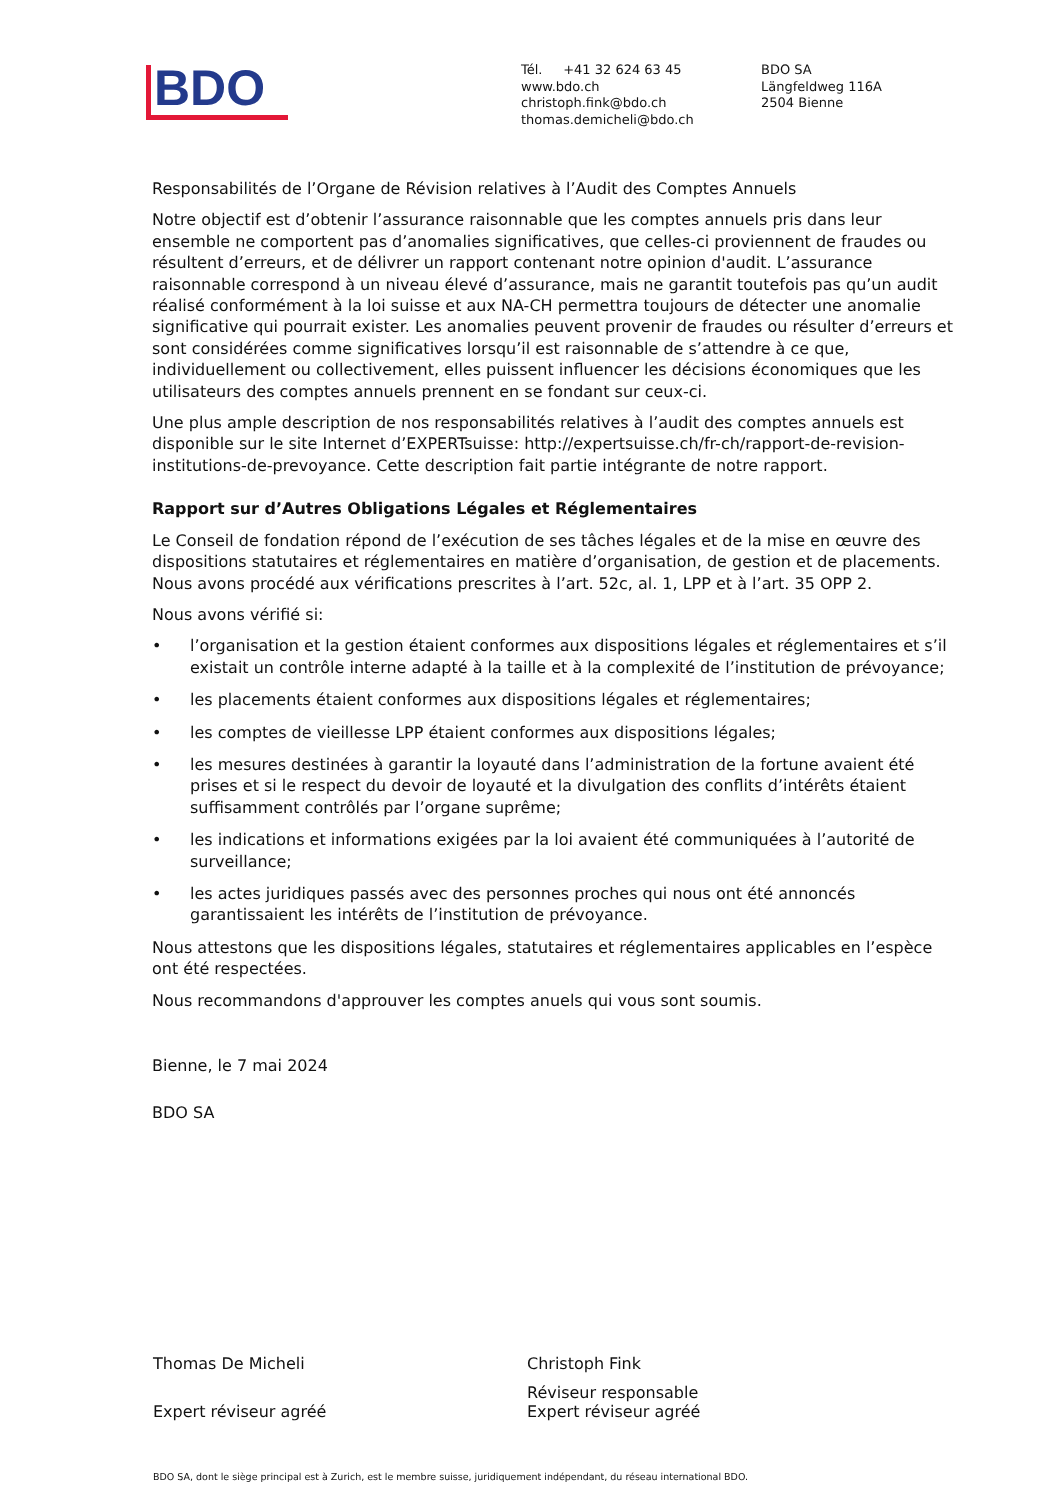BDO
Tél. +41 32 624 63 45
www.bdo.ch
christoph.fink@bdo.ch
thomas.demicheli@bdo.ch
BDO SA
Längfeldweg 116A
2504 Bienne
Responsabilités de l’Organe de Révision relatives à l’Audit des Comptes Annuels
Notre objectif est d’obtenir l’assurance raisonnable que les comptes annuels pris dans leur ensemble ne comportent pas d’anomalies significatives, que celles-ci proviennent de fraudes ou résultent d’erreurs, et de délivrer un rapport contenant notre opinion d'audit. L’assurance raisonnable correspond à un niveau élevé d’assurance, mais ne garantit toutefois pas qu’un audit réalisé conformément à la loi suisse et aux NA-CH permettra toujours de détecter une anomalie significative qui pourrait exister. Les anomalies peuvent provenir de fraudes ou résulter d’erreurs et sont considérées comme significatives lorsqu’il est raisonnable de s’attendre à ce que, individuellement ou collectivement, elles puissent influencer les décisions économiques que les utilisateurs des comptes annuels prennent en se fondant sur ceux-ci.
Une plus ample description de nos responsabilités relatives à l’audit des comptes annuels est disponible sur le site Internet d’EXPERTsuisse: http://expertsuisse.ch/fr-ch/rapport-de-revision-institutions-de-prevoyance. Cette description fait partie intégrante de notre rapport.
Rapport sur d’Autres Obligations Légales et Réglementaires
Le Conseil de fondation répond de l’exécution de ses tâches légales et de la mise en œuvre des dispositions statutaires et réglementaires en matière d’organisation, de gestion et de placements. Nous avons procédé aux vérifications prescrites à l’art. 52c, al. 1, LPP et à l’art. 35 OPP 2.
Nous avons vérifié si:
• l’organisation et la gestion étaient conformes aux dispositions légales et réglementaires et s’il existait un contrôle interne adapté à la taille et à la complexité de l’institution de prévoyance;
• les placements étaient conformes aux dispositions légales et réglementaires;
• les comptes de vieillesse LPP étaient conformes aux dispositions légales;
• les mesures destinées à garantir la loyauté dans l’administration de la fortune avaient été prises et si le respect du devoir de loyauté et la divulgation des conflits d’intérêts étaient suffisamment contrôlés par l’organe suprême;
• les indications et informations exigées par la loi avaient été communiquées à l’autorité de surveillance;
• les actes juridiques passés avec des personnes proches qui nous ont été annoncés garantissaient les intérêts de l’institution de prévoyance.
Nous attestons que les dispositions légales, statutaires et réglementaires applicables en l’espèce ont été respectées.
Nous recommandons d'approuver les comptes anuels qui vous sont soumis.
Bienne, le 7 mai 2024
BDO SA
Thomas De Micheli
Expert réviseur agréé
Christoph Fink
Réviseur responsable
Expert réviseur agréé
BDO SA, dont le siège principal est à Zurich, est le membre suisse, juridiquement indépendant, du réseau international BDO.